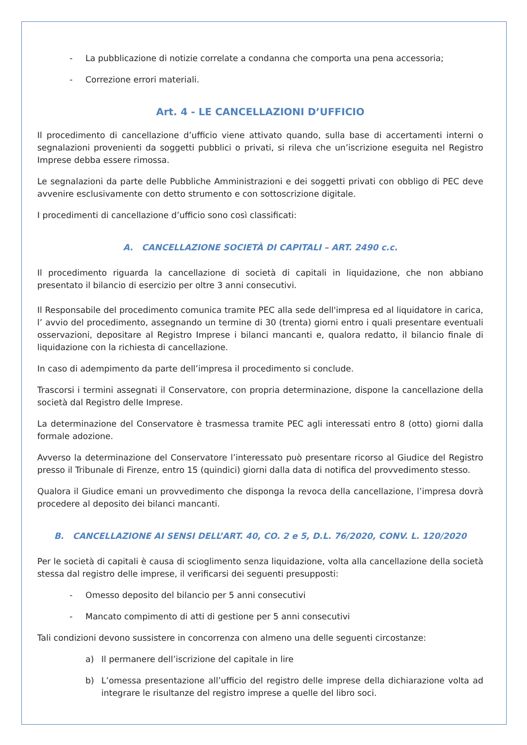- La pubblicazione di notizie correlate a condanna che comporta una pena accessoria;
- Correzione errori materiali.
Art. 4 - LE CANCELLAZIONI D’UFFICIO
Il procedimento di cancellazione d’ufficio viene attivato quando, sulla base di accertamenti interni o segnalazioni provenienti da soggetti pubblici o privati, si rileva che un’iscrizione eseguita nel Registro Imprese debba essere rimossa.
Le segnalazioni da parte delle Pubbliche Amministrazioni e dei soggetti privati con obbligo di PEC deve avvenire esclusivamente con detto strumento e con sottoscrizione digitale.
I procedimenti di cancellazione d’ufficio sono così classificati:
A. CANCELLAZIONE SOCIETÀ DI CAPITALI – ART. 2490 c.c.
Il procedimento riguarda la cancellazione di società di capitali in liquidazione, che non abbiano presentato il bilancio di esercizio per oltre 3 anni consecutivi.
Il Responsabile del procedimento comunica tramite PEC alla sede dell'impresa ed al liquidatore in carica, l’ avvio del procedimento, assegnando un termine di 30 (trenta) giorni entro i quali presentare eventuali osservazioni, depositare al Registro Imprese i bilanci mancanti e, qualora redatto, il bilancio finale di liquidazione con la richiesta di cancellazione.
In caso di adempimento da parte dell’impresa il procedimento si conclude.
Trascorsi i termini assegnati il Conservatore, con propria determinazione, dispone la cancellazione della società dal Registro delle Imprese.
La determinazione del Conservatore è trasmessa tramite PEC agli interessati entro 8 (otto) giorni dalla formale adozione.
Avverso la determinazione del Conservatore l’interessato può presentare ricorso al Giudice del Registro presso il Tribunale di Firenze, entro 15 (quindici) giorni dalla data di notifica del provvedimento stesso.
Qualora il Giudice emani un provvedimento che disponga la revoca della cancellazione, l’impresa dovrà procedere al deposito dei bilanci mancanti.
B. CANCELLAZIONE AI SENSI DELL’ART. 40, CO. 2 e 5, D.L. 76/2020, CONV. L. 120/2020
Per le società di capitali è causa di scioglimento senza liquidazione, volta alla cancellazione della società stessa dal registro delle imprese, il verificarsi dei seguenti presupposti:
- Omesso deposito del bilancio per 5 anni consecutivi
- Mancato compimento di atti di gestione per 5 anni consecutivi
Tali condizioni devono sussistere in concorrenza con almeno una delle seguenti circostanze:
a) Il permanere dell’iscrizione del capitale in lire
b) L’omessa presentazione all’ufficio del registro delle imprese della dichiarazione volta ad integrare le risultanze del registro imprese a quelle del libro soci.